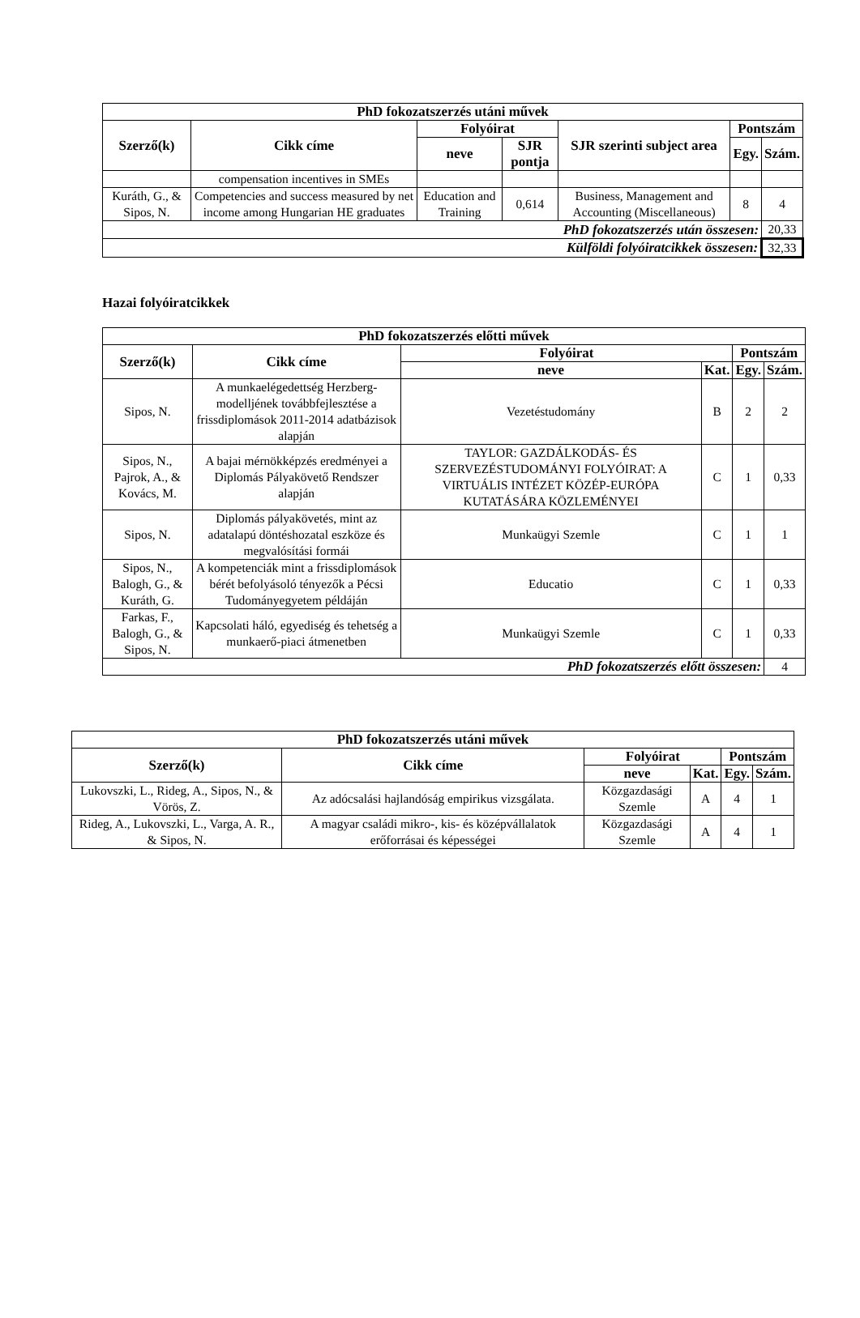| PhD fokozatszerzés utáni művek | | | | | | |
| --- | --- | --- | --- | --- | --- | --- |
| Szerző(k) | Cikk címe | Folyóirat | | SJR szerinti subject area | Pontszám | |
| | | neve | SJR pontja | | Egy. | Szám. |
| | compensation incentives in SMEs | | | | | |
| Kuráth, G., & Sipos, N. | Competencies and success measured by net income among Hungarian HE graduates | Education and Training | 0,614 | Business, Management and Accounting (Miscellaneous) | 8 | 4 |
| PhD fokozatszerzés után összesen: | | | | | | 20,33 |
| Külföldi folyóiratcikkek összesen: | | | | | | 32,33 |
Hazai folyóiratcikkek
| PhD fokozatszerzés előtti művek | | | | | |
| --- | --- | --- | --- | --- | --- |
| Szerző(k) | Cikk címe | Folyóirat | | Pontszám | |
| | | neve | Kat. | Egy. | Szám. |
| Sipos, N. | A munkaelégedettség Herzberg-modelljének továbbfejlesztése a frissdiplomások 2011-2014 adatbázisok alapján | Vezetéstudomány | B | 2 | 2 |
| Sipos, N., Pajrok, A., & Kovács, M. | A bajai mérnökképzés eredményei a Diplomás Pályakövető Rendszer alapján | TAYLOR: GAZDÁLKODÁS- ÉS SZERVEZÉSTUDOMÁNYI FOLYÓIRAT: A VIRTUÁLIS INTÉZET KÖZÉP-EURÓPA KUTATÁSÁRA KÖZLEMÉNYEI | C | 1 | 0,33 |
| Sipos, N. | Diplomás pályakövetés, mint az adatalapú döntéshozatal eszköze és megvalósítási formái | Munkaügyi Szemle | C | 1 | 1 |
| Sipos, N., Balogh, G., & Kuráth, G. | A kompetenciák mint a frissdiplomások bérét befolyásoló tényezők a Pécsi Tudományegyetem példáján | Educatio | C | 1 | 0,33 |
| Farkas, F., Balogh, G., & Sipos, N. | Kapcsolati háló, egyediség és tehetség a munkaerő-piaci átmenetben | Munkaügyi Szemle | C | 1 | 0,33 |
| PhD fokozatszerzés előtt összesen: | | | | | 4 |
| PhD fokozatszerzés utáni művek | | | | | |
| --- | --- | --- | --- | --- | --- |
| Szerző(k) | Cikk címe | Folyóirat | | Pontszám | |
| | | neve | Kat. | Egy. | Szám. |
| Lukovszki, L., Rideg, A., Sipos, N., & Vörös, Z. | Az adócsalási hajlandóság empirikus vizsgálata. | Közgazdasági Szemle | A | 4 | 1 |
| Rideg, A., Lukovszki, L., Varga, A. R., & Sipos, N. | A magyar családi mikro-, kis- és középvállalatok erőforrásai és képességei | Közgazdasági Szemle | A | 4 | 1 |